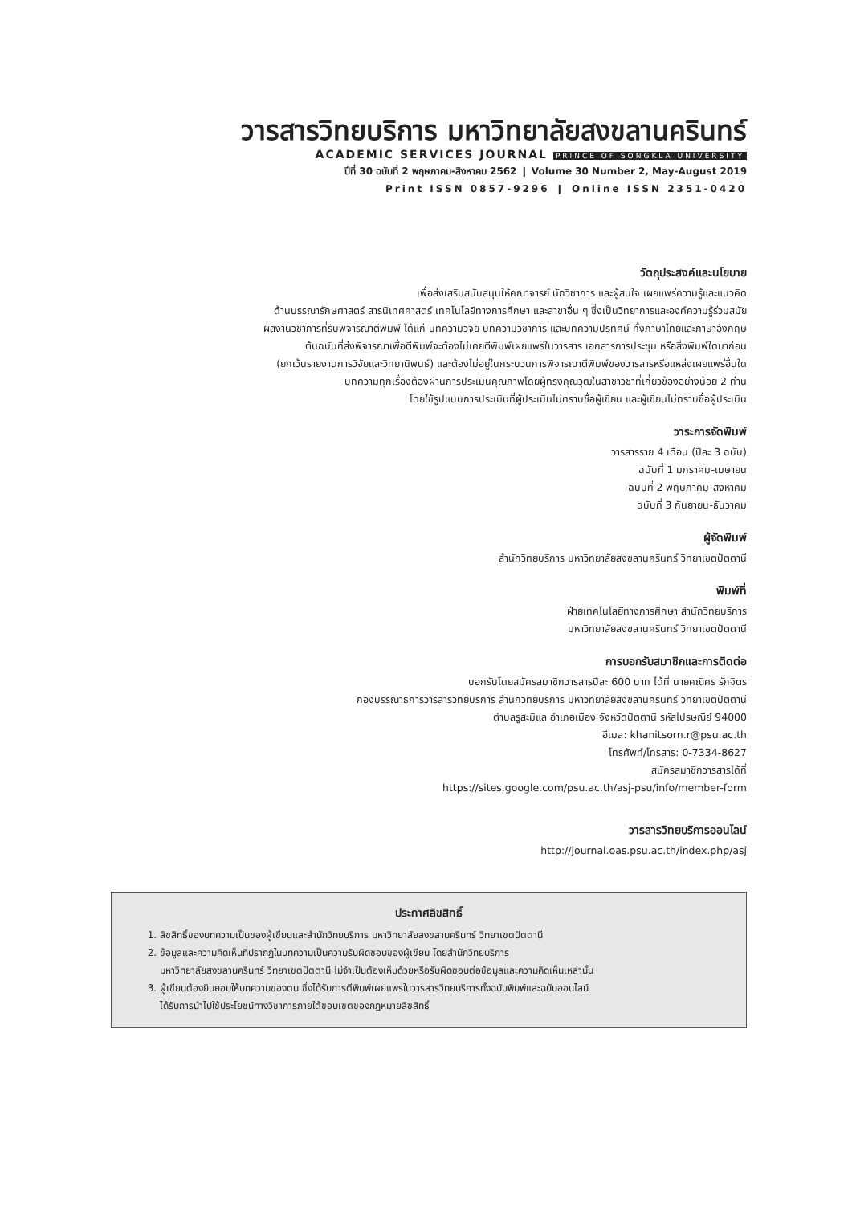วารสารวิทยบริการ มหาวิทยาลัยสงขลานครินทร์
ACADEMIC SERVICES JOURNAL PRINCE OF SONGKLA UNIVERSITY
ปีที่ 30 ฉบับที่ 2 พฤษภาคม-สิงหาคม 2562 ❙ Volume 30 Number 2, May-August 2019
Print ISSN 0857-9296 ❙ Online ISSN 2351-0420
วัตถุประสงค์และนโยบาย
เพื่อส่งเสริมสนับสนุนให้คณาจารย์ นักวิชาการ และผู้สนใจ เผยแพร่ความรู้และแนวคิด
ด้านบรรณารักษศาสตร์ สารนิเทศศาสตร์ เทคโนโลยีทางการศึกษา และสาขาอื่น ๆ ซึ่งเป็นวิทยาการและองค์ความรู้ร่วมสมัย
ผลงานวิชาการที่รับพิจารณาตีพิมพ์ ได้แก่ บทความวิจัย บทความวิชาการ และบทความปริทัศน์ ทั้งภาษาไทยและภาษาอังกฤษ
ต้นฉบับที่ส่งพิจารณาเพื่อตีพิมพ์จะต้องไม่เคยตีพิมพ์เผยแพร่ในวารสาร เอกสารการประชุม หรือสิ่งพิมพ์ใดมาก่อน
(ยกเว้นรายงานการวิจัยและวิทยานิพนธ์) และต้องไม่อยู่ในกระบวนการพิจารณาตีพิมพ์ของวารสารหรือแหล่งเผยแพร่อื่นใด
บทความทุกเรื่องต้องผ่านการประเมินคุณภาพโดยผู้ทรงคุณวุฒิในสาขาวิชาที่เกี่ยวข้องอย่างน้อย 2 ท่าน
โดยใช้รูปแบบการประเมินที่ผู้ประเมินไม่ทราบชื่อผู้เขียน และผู้เขียนไม่ทราบชื่อผู้ประเมิน
วาระการจัดพิมพ์
วารสารราย 4 เดือน (ปีละ 3 ฉบับ)
ฉบับที่ 1 มกราคม-เมษายน
ฉบับที่ 2 พฤษภาคม-สิงหาคม
ฉบับที่ 3 กันยายน-ธันวาคม
ผู้จัดพิมพ์
สำนักวิทยบริการ มหาวิทยาลัยสงขลานครินทร์ วิทยาเขตปัตตานี
พิมพ์ที่
ฝ่ายเทคโนโลยีทางการศึกษา สำนักวิทยบริการ
มหาวิทยาลัยสงขลานครินทร์ วิทยาเขตปัตตานี
การบอกรับสมาชิกและการติดต่อ
บอกรับโดยสมัครสมาชิกวารสารปีละ 600 บาท ได้ที่ นายคณิศร รักจิตร
กองบรรณาธิการวารสารวิทยบริการ สำนักวิทยบริการ มหาวิทยาลัยสงขลานครินทร์ วิทยาเขตปัตตานี
ตำบลรูสะมิแล อำเภอเมือง จังหวัดปัตตานี รหัสไปรษณีย์ 94000
อีเมล: khanitsorn.r@psu.ac.th
โทรศัพท์/โทรสาร: 0-7334-8627
สมัครสมาชิกวารสารได้ที่
https://sites.google.com/psu.ac.th/asj-psu/info/member-form
วารสารวิทยบริการออนไลน์
http://journal.oas.psu.ac.th/index.php/asj
ประกาศลิขสิทธิ์
1. ลิขสิทธิ์ของบทความเป็นของผู้เขียนและสำนักวิทยบริการ มหาวิทยาลัยสงขลานครินทร์ วิทยาเขตปัตตานี
2. ข้อมูลและความคิดเห็นที่ปรากฏในบทความเป็นความรับผิดชอบของผู้เขียน โดยสำนักวิทยบริการ
มหาวิทยาลัยสงขลานครินทร์ วิทยาเขตปัตตานี ไม่จำเป็นต้องเห็นด้วยหรือรับผิดชอบต่อข้อมูลและความคิดเห็นเหล่านั้น
3. ผู้เขียนต้องยินยอมให้บทความของตน ซึ่งได้รับการตีพิมพ์เผยแพร่ในวารสารวิทยบริการทั้งฉบับพิมพ์และฉบับออนไลน์
ได้รับการนำไปใช้ประโยชน์ทางวิชาการภายใต้ขอบเขตของกฎหมายลิขสิทธิ์